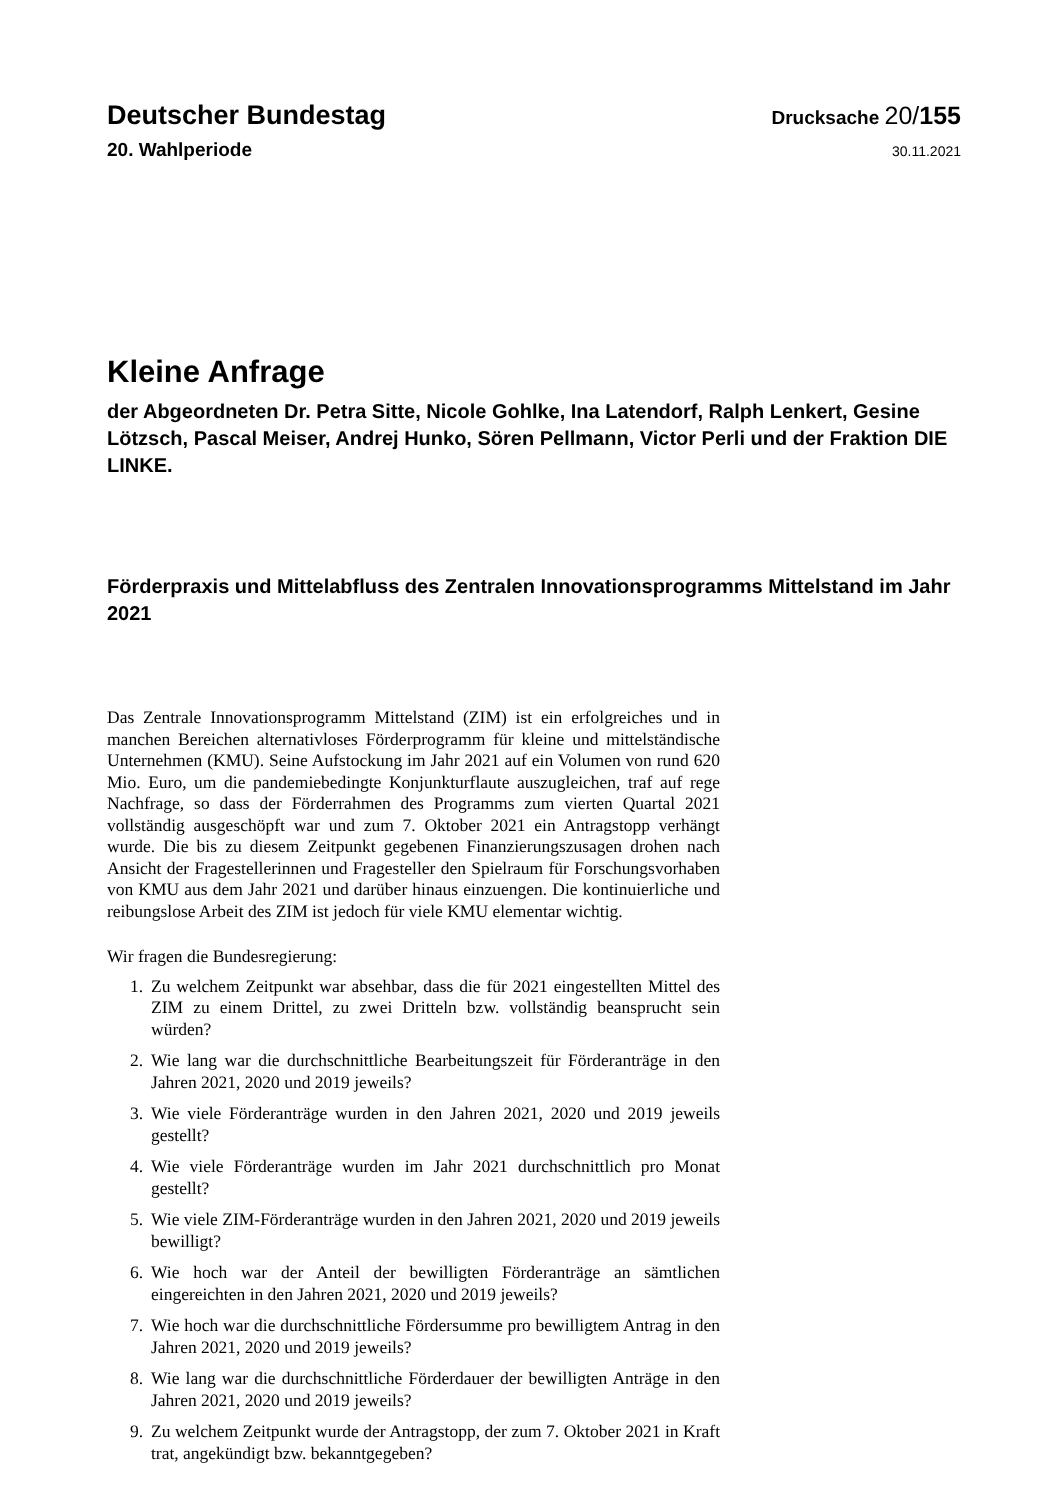Deutscher Bundestag
Drucksache 20/155
20. Wahlperiode
30.11.2021
Kleine Anfrage
der Abgeordneten Dr. Petra Sitte, Nicole Gohlke, Ina Latendorf, Ralph Lenkert, Gesine Lötzsch, Pascal Meiser, Andrej Hunko, Sören Pellmann, Victor Perli und der Fraktion DIE LINKE.
Förderpraxis und Mittelabfluss des Zentralen Innovationsprogramms Mittelstand im Jahr 2021
Das Zentrale Innovationsprogramm Mittelstand (ZIM) ist ein erfolgreiches und in manchen Bereichen alternativloses Förderprogramm für kleine und mittelständische Unternehmen (KMU). Seine Aufstockung im Jahr 2021 auf ein Volumen von rund 620 Mio. Euro, um die pandemiebedingte Konjunkturflaute auszugleichen, traf auf rege Nachfrage, so dass der Förderrahmen des Programms zum vierten Quartal 2021 vollständig ausgeschöpft war und zum 7. Oktober 2021 ein Antragstopp verhängt wurde. Die bis zu diesem Zeitpunkt gegebenen Finanzierungszusagen drohen nach Ansicht der Fragestellerinnen und Fragesteller den Spielraum für Forschungsvorhaben von KMU aus dem Jahr 2021 und darüber hinaus einzuengen. Die kontinuierliche und reibungslose Arbeit des ZIM ist jedoch für viele KMU elementar wichtig.
Wir fragen die Bundesregierung:
1. Zu welchem Zeitpunkt war absehbar, dass die für 2021 eingestellten Mittel des ZIM zu einem Drittel, zu zwei Dritteln bzw. vollständig beansprucht sein würden?
2. Wie lang war die durchschnittliche Bearbeitungszeit für Förderanträge in den Jahren 2021, 2020 und 2019 jeweils?
3. Wie viele Förderanträge wurden in den Jahren 2021, 2020 und 2019 jeweils gestellt?
4. Wie viele Förderanträge wurden im Jahr 2021 durchschnittlich pro Monat gestellt?
5. Wie viele ZIM-Förderanträge wurden in den Jahren 2021, 2020 und 2019 jeweils bewilligt?
6. Wie hoch war der Anteil der bewilligten Förderanträge an sämtlichen eingereichten in den Jahren 2021, 2020 und 2019 jeweils?
7. Wie hoch war die durchschnittliche Fördersumme pro bewilligtem Antrag in den Jahren 2021, 2020 und 2019 jeweils?
8. Wie lang war die durchschnittliche Förderdauer der bewilligten Anträge in den Jahren 2021, 2020 und 2019 jeweils?
9. Zu welchem Zeitpunkt wurde der Antragstopp, der zum 7. Oktober 2021 in Kraft trat, angekündigt bzw. bekanntgegeben?